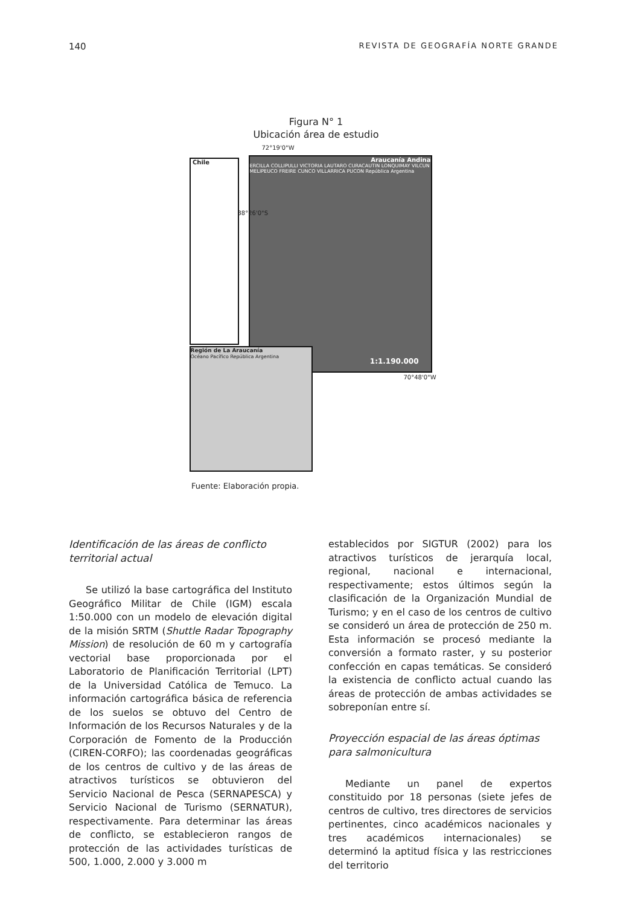140 REVISTA DE GEOGRAFÍA NORTE GRANDE
Figura N° 1
Ubicación área de estudio
Chile
Araucanía Andina
ERCILLA COLLIPULLI VICTORIA LAUTARO CURACAUTIN LONQUIMAY VILCUN MELIPEUCO FREIRE CUNCO VILLARRICA PUCON República Argentina
1:1.190.000
Región de La Araucanía
Océano Pacífico República Argentina
72°19'0"W
70°48'0"W
38°26'0"S
Fuente: Elaboración propia.
Identificación de las áreas de conflicto territorial actual
Se utilizó la base cartográfica del Instituto Geográfico Militar de Chile (IGM) escala 1:50.000 con un modelo de elevación digital de la misión SRTM (Shuttle Radar Topography Mission) de resolución de 60 m y cartografía vectorial base proporcionada por el Laboratorio de Planificación Territorial (LPT) de la Universidad Católica de Temuco. La información cartográfica básica de referencia de los suelos se obtuvo del Centro de Información de los Recursos Naturales y de la Corporación de Fomento de la Producción (CIREN-CORFO); las coordenadas geográficas de los centros de cultivo y de las áreas de atractivos turísticos se obtuvieron del Servicio Nacional de Pesca (SERNAPESCA) y Servicio Nacional de Turismo (SERNATUR), respectivamente. Para determinar las áreas de conflicto, se establecieron rangos de protección de las actividades turísticas de 500, 1.000, 2.000 y 3.000 m
establecidos por SIGTUR (2002) para los atractivos turísticos de jerarquía local, regional, nacional e internacional, respectivamente; estos últimos según la clasificación de la Organización Mundial de Turismo; y en el caso de los centros de cultivo se consideró un área de protección de 250 m. Esta información se procesó mediante la conversión a formato raster, y su posterior confección en capas temáticas. Se consideró la existencia de conflicto actual cuando las áreas de protección de ambas actividades se sobreponían entre sí.
Proyección espacial de las áreas óptimas para salmonicultura
Mediante un panel de expertos constituido por 18 personas (siete jefes de centros de cultivo, tres directores de servicios pertinentes, cinco académicos nacionales y tres académicos internacionales) se determinó la aptitud física y las restricciones del territorio